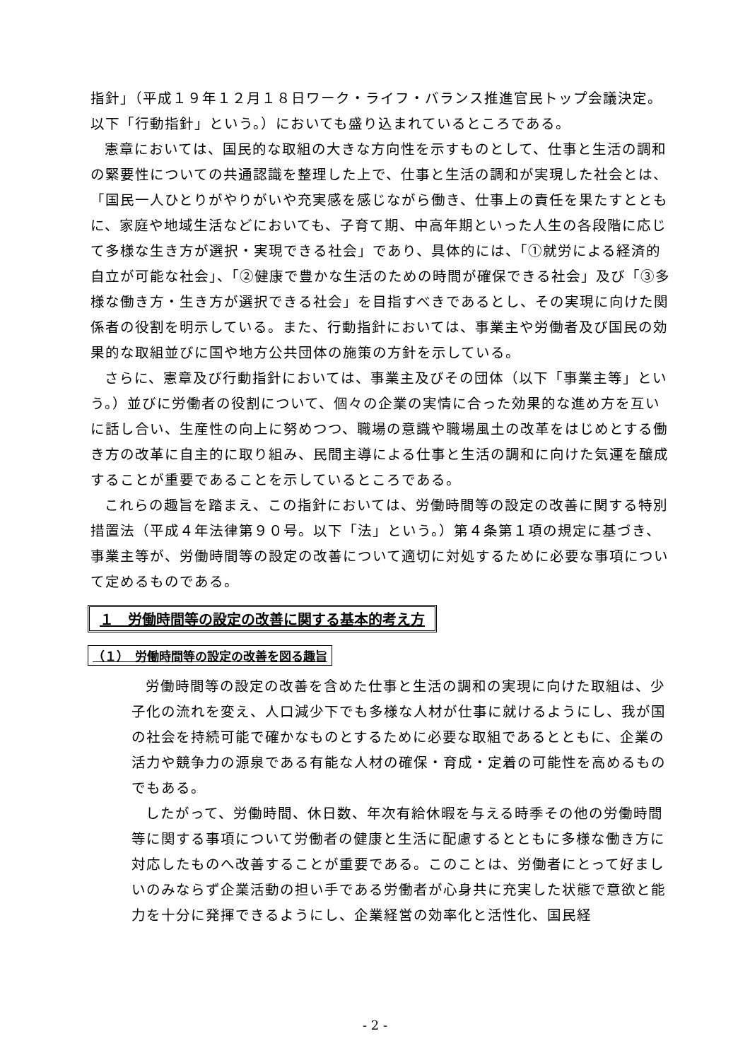指針」（平成１９年１２月１８日ワーク・ライフ・バランス推進官民トップ会議決定。以下「行動指針」という。）においても盛り込まれているところである。
憲章においては、国民的な取組の大きな方向性を示すものとして、仕事と生活の調和の緊要性についての共通認識を整理した上で、仕事と生活の調和が実現した社会とは、「国民一人ひとりがやりがいや充実感を感じながら働き、仕事上の責任を果たすとともに、家庭や地域生活などにおいても、子育て期、中高年期といった人生の各段階に応じて多様な生き方が選択・実現できる社会」であり、具体的には、「①就労による経済的自立が可能な社会」、「②健康で豊かな生活のための時間が確保できる社会」及び「③多様な働き方・生き方が選択できる社会」を目指すべきであるとし、その実現に向けた関係者の役割を明示している。また、行動指針においては、事業主や労働者及び国民の効果的な取組並びに国や地方公共団体の施策の方針を示している。
さらに、憲章及び行動指針においては、事業主及びその団体（以下「事業主等」という。）並びに労働者の役割について、個々の企業の実情に合った効果的な進め方を互いに話し合い、生産性の向上に努めつつ、職場の意識や職場風土の改革をはじめとする働き方の改革に自主的に取り組み、民間主導による仕事と生活の調和に向けた気運を醸成することが重要であることを示しているところである。
これらの趣旨を踏まえ、この指針においては、労働時間等の設定の改善に関する特別措置法（平成４年法律第９０号。以下「法」という。）第４条第１項の規定に基づき、事業主等が、労働時間等の設定の改善について適切に対処するために必要な事項について定めるものである。
１　労働時間等の設定の改善に関する基本的考え方
（１）　労働時間等の設定の改善を図る趣旨
労働時間等の設定の改善を含めた仕事と生活の調和の実現に向けた取組は、少子化の流れを変え、人口減少下でも多様な人材が仕事に就けるようにし、我が国の社会を持続可能で確かなものとするために必要な取組であるとともに、企業の活力や競争力の源泉である有能な人材の確保・育成・定着の可能性を高めるものでもある。
したがって、労働時間、休日数、年次有給休暇を与える時季その他の労働時間等に関する事項について労働者の健康と生活に配慮するとともに多様な働き方に対応したものへ改善することが重要である。このことは、労働者にとって好ましいのみならず企業活動の担い手である労働者が心身共に充実した状態で意欲と能力を十分に発揮できるようにし、企業経営の効率化と活性化、国民経
- 2 -